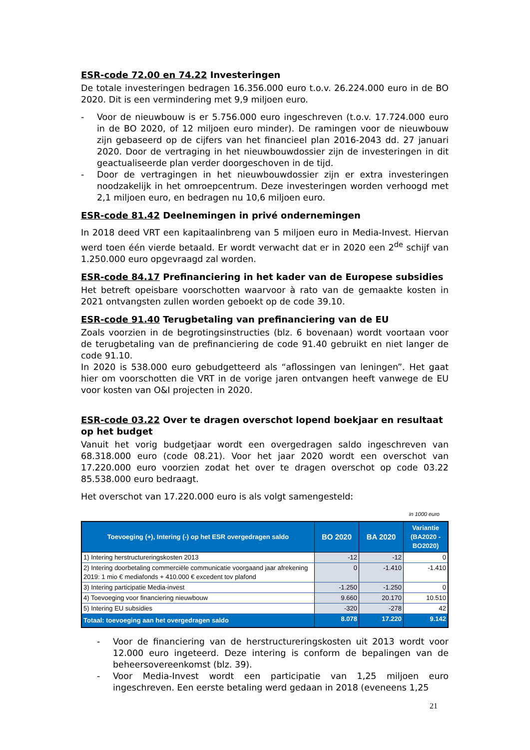ESR-code 72.00 en 74.22 Investeringen
De totale investeringen bedragen 16.356.000 euro t.o.v. 26.224.000 euro in de BO 2020. Dit is een vermindering met 9,9 miljoen euro.
- Voor de nieuwbouw is er 5.756.000 euro ingeschreven (t.o.v. 17.724.000 euro in de BO 2020, of 12 miljoen euro minder). De ramingen voor de nieuwbouw zijn gebaseerd op de cijfers van het financieel plan 2016-2043 dd. 27 januari 2020. Door de vertraging in het nieuwbouwdossier zijn de investeringen in dit geactualiseerde plan verder doorgeschoven in de tijd.
- Door de vertragingen in het nieuwbouwdossier zijn er extra investeringen noodzakelijk in het omroepcentrum. Deze investeringen worden verhoogd met 2,1 miljoen euro, en bedragen nu 10,6 miljoen euro.
ESR-code 81.42 Deelnemingen in privé ondernemingen
In 2018 deed VRT een kapitaalinbreng van 5 miljoen euro in Media-Invest. Hiervan werd toen één vierde betaald. Er wordt verwacht dat er in 2020 een 2<sup>de</sup> schijf van 1.250.000 euro opgevraagd zal worden.
ESR-code 84.17 Prefinanciering in het kader van de Europese subsidies
Het betreft opeisbare voorschotten waarvoor à rato van de gemaakte kosten in 2021 ontvangsten zullen worden geboekt op de code 39.10.
ESR-code 91.40 Terugbetaling van prefinanciering van de EU
Zoals voorzien in de begrotingsinstructies (blz. 6 bovenaan) wordt voortaan voor de terugbetaling van de prefinanciering de code 91.40 gebruikt en niet langer de code 91.10.
In 2020 is 538.000 euro gebudgetteerd als “aflossingen van leningen”. Het gaat hier om voorschotten die VRT in de vorige jaren ontvangen heeft vanwege de EU voor kosten van O&I projecten in 2020.
ESR-code 03.22 Over te dragen overschot lopend boekjaar en resultaat op het budget
Vanuit het vorig budgetjaar wordt een overgedragen saldo ingeschreven van 68.318.000 euro (code 08.21). Voor het jaar 2020 wordt een overschot van 17.220.000 euro voorzien zodat het over te dragen overschot op code 03.22 85.538.000 euro bedraagt.
Het overschot van 17.220.000 euro is als volgt samengesteld:
in 1000 euro
| Toevoeging (+), Intering (-) op het ESR overgedragen saldo | BO 2020 | BA 2020 | Variantie (BA2020 - BO2020) |
| --- | --- | --- | --- |
| 1) Intering herstructureringskosten 2013 | -12 | -12 | 0 |
| 2) Intering doorbetaling commerciële communicatie voorgaand jaar afrekening 2019: 1 mio € mediafonds + 410.000 € excedent tov plafond | 0 | -1.410 | -1.410 |
| 3) Intering participatie Media-invest | -1.250 | -1.250 | 0 |
| 4) Toevoeging voor financiering nieuwbouw | 9.660 | 20.170 | 10.510 |
| 5) Intering EU subsidies | -320 | -278 | 42 |
| Totaal: toevoeging aan het overgedragen saldo | 8.078 | 17.220 | 9.142 |
- Voor de financiering van de herstructureringskosten uit 2013 wordt voor 12.000 euro ingeteerd. Deze intering is conform de bepalingen van de beheersovereenkomst (blz. 39).
- Voor Media-Invest wordt een participatie van 1,25 miljoen euro ingeschreven. Een eerste betaling werd gedaan in 2018 (eveneens 1,25
21